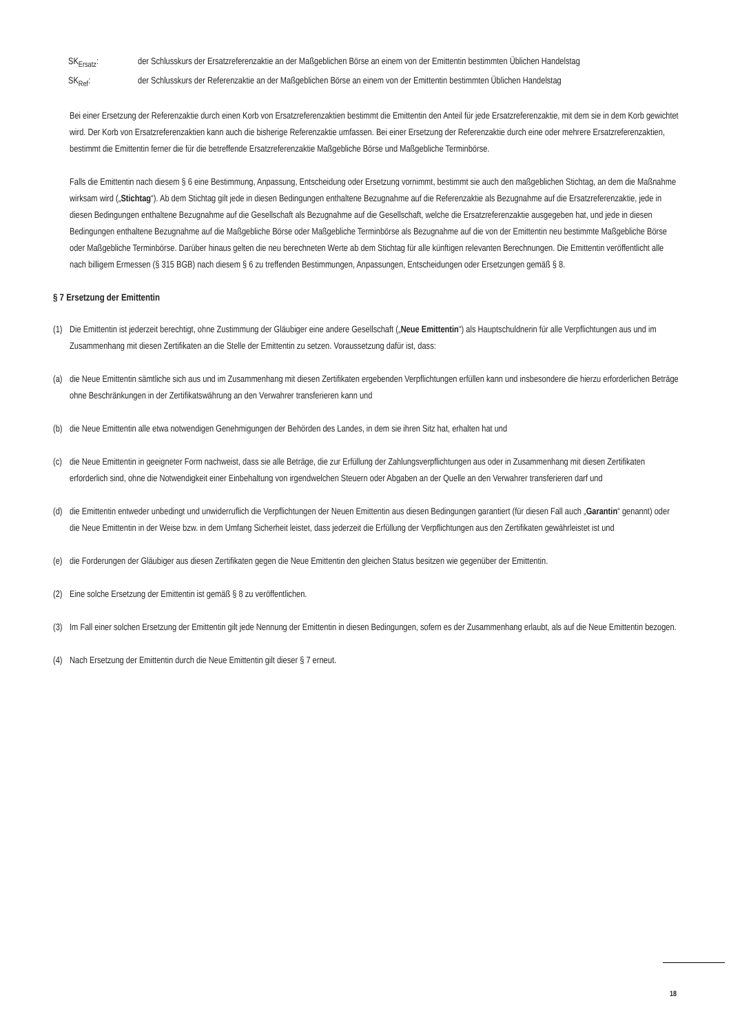SK<sub>Ersatz</sub>: der Schlusskurs der Ersatzreferenzaktie an der Maßgeblichen Börse an einem von der Emittentin bestimmten Üblichen Handelstag
SK<sub>Ref</sub>: der Schlusskurs der Referenzaktie an der Maßgeblichen Börse an einem von der Emittentin bestimmten Üblichen Handelstag
Bei einer Ersetzung der Referenzaktie durch einen Korb von Ersatzreferenzaktien bestimmt die Emittentin den Anteil für jede Ersatzreferenzaktie, mit dem sie in dem Korb gewichtet wird. Der Korb von Ersatzreferenzaktien kann auch die bisherige Referenzaktie umfassen. Bei einer Ersetzung der Referenzaktie durch eine oder mehrere Ersatzreferenzaktien, bestimmt die Emittentin ferner die für die betreffende Ersatzreferenzaktie Maßgebliche Börse und Maßgebliche Terminbörse.
Falls die Emittentin nach diesem § 6 eine Bestimmung, Anpassung, Entscheidung oder Ersetzung vornimmt, bestimmt sie auch den maßgeblichen Stichtag, an dem die Maßnahme wirksam wird („Stichtag“). Ab dem Stichtag gilt jede in diesen Bedingungen enthaltene Bezugnahme auf die Referenzaktie als Bezugnahme auf die Ersatzreferenzaktie, jede in diesen Bedingungen enthaltene Bezugnahme auf die Gesellschaft als Bezugnahme auf die Gesellschaft, welche die Ersatzreferenzaktie ausgegeben hat, und jede in diesen Bedingungen enthaltene Bezugnahme auf die Maßgebliche Börse oder Maßgebliche Terminbörse als Bezugnahme auf die von der Emittentin neu bestimmte Maßgebliche Börse oder Maßgebliche Terminbörse. Darüber hinaus gelten die neu berechneten Werte ab dem Stichtag für alle künftigen relevanten Berechnungen. Die Emittentin veröffentlicht alle nach billigem Ermessen (§ 315 BGB) nach diesem § 6 zu treffenden Bestimmungen, Anpassungen, Entscheidungen oder Ersetzungen gemäß § 8.
§ 7 Ersetzung der Emittentin
(1)
Die Emittentin ist jederzeit berechtigt, ohne Zustimmung der Gläubiger eine andere Gesellschaft („Neue Emittentin“) als Hauptschuldnerin für alle Verpflichtungen aus und im Zusammenhang mit diesen Zertifikaten an die Stelle der Emittentin zu setzen. Voraussetzung dafür ist, dass:
(a)
die Neue Emittentin sämtliche sich aus und im Zusammenhang mit diesen Zertifikaten ergebenden Verpflichtungen erfüllen kann und insbesondere die hierzu erforderlichen Beträge ohne Beschränkungen in der Zertifikatswährung an den Verwahrer transferieren kann und
(b)
die Neue Emittentin alle etwa notwendigen Genehmigungen der Behörden des Landes, in dem sie ihren Sitz hat, erhalten hat und
(c)
die Neue Emittentin in geeigneter Form nachweist, dass sie alle Beträge, die zur Erfüllung der Zahlungsverpflichtungen aus oder in Zusammenhang mit diesen Zertifikaten erforderlich sind, ohne die Notwendigkeit einer Einbehaltung von irgendwelchen Steuern oder Abgaben an der Quelle an den Verwahrer transferieren darf und
(d)
die Emittentin entweder unbedingt und unwiderruflich die Verpflichtungen der Neuen Emittentin aus diesen Bedingungen garantiert (für diesen Fall auch „Garantin“ genannt) oder die Neue Emittentin in der Weise bzw. in dem Umfang Sicherheit leistet, dass jederzeit die Erfüllung der Verpflichtungen aus den Zertifikaten gewährleistet ist und
(e)
die Forderungen der Gläubiger aus diesen Zertifikaten gegen die Neue Emittentin den gleichen Status besitzen wie gegenüber der Emittentin.
(2)
Eine solche Ersetzung der Emittentin ist gemäß § 8 zu veröffentlichen.
(3)
Im Fall einer solchen Ersetzung der Emittentin gilt jede Nennung der Emittentin in diesen Bedingungen, sofern es der Zusammenhang erlaubt, als auf die Neue Emittentin bezogen.
(4)
Nach Ersetzung der Emittentin durch die Neue Emittentin gilt dieser § 7 erneut.
18